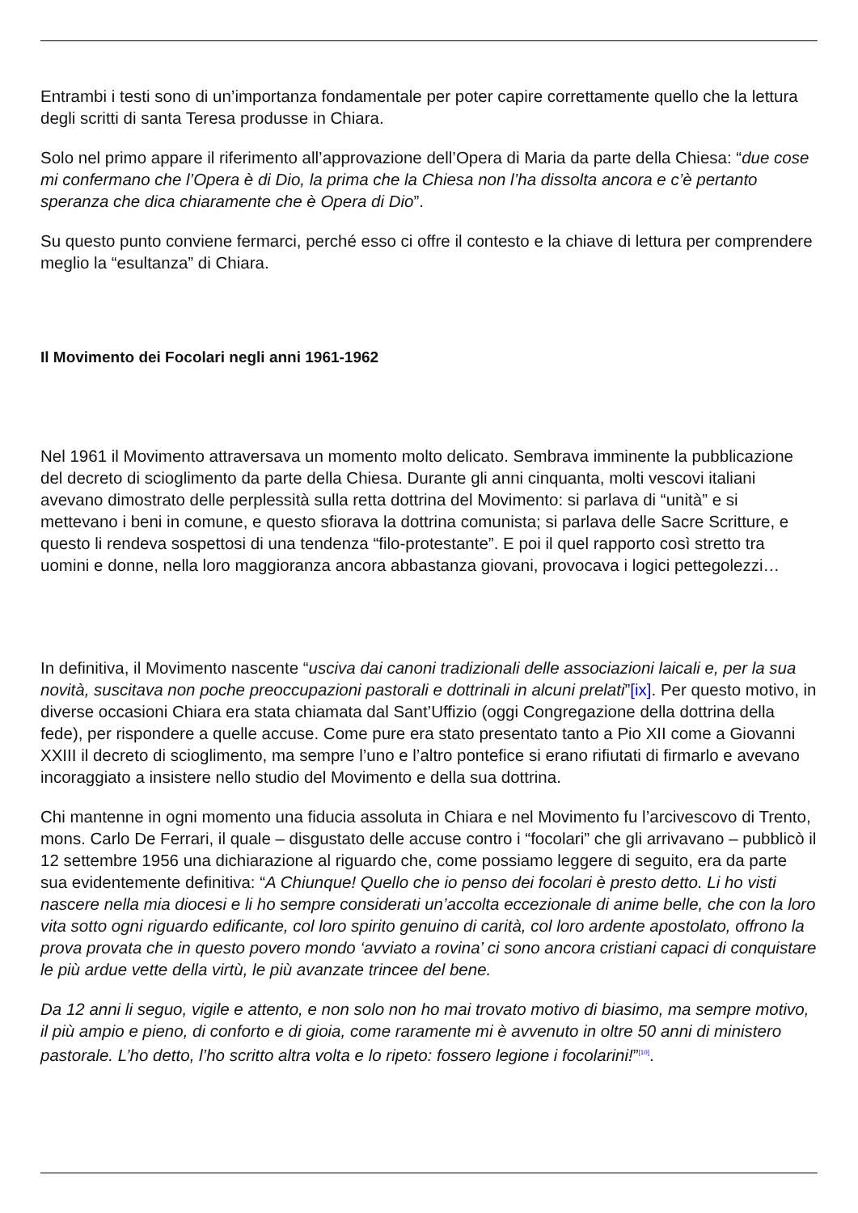Entrambi i testi sono di un’importanza fondamentale per poter capire correttamente quello che la lettura degli scritti di santa Teresa produsse in Chiara.
Solo nel primo appare il riferimento all’approvazione dell’Opera di Maria da parte della Chiesa: “due cose mi confermano che l’Opera è di Dio, la prima che la Chiesa non l’ha dissolta ancora e c’è pertanto speranza che dica chiaramente che è Opera di Dio”.
Su questo punto conviene fermarci, perché esso ci offre il contesto e la chiave di lettura per comprendere meglio la “esultanza” di Chiara.
Il Movimento dei Focolari negli anni 1961-1962
Nel 1961 il Movimento attraversava un momento molto delicato. Sembrava imminente la pubblicazione del decreto di scioglimento da parte della Chiesa. Durante gli anni cinquanta, molti vescovi italiani avevano dimostrato delle perplessità sulla retta dottrina del Movimento: si parlava di “unità” e si mettevano i beni in comune, e questo sfiorava la dottrina comunista; si parlava delle Sacre Scritture, e questo li rendeva sospettosi di una tendenza “filo-protestante”. E poi il quel rapporto così stretto tra uomini e donne, nella loro maggioranza ancora abbastanza giovani, provocava i logici pettegolezzi…
In definitiva, il Movimento nascente “usciva dai canoni tradizionali delle associazioni laicali e, per la sua novità, suscitava non poche preoccupazioni pastorali e dottrinali in alcuni prelati”[ix]. Per questo motivo, in diverse occasioni Chiara era stata chiamata dal Sant’Uffizio (oggi Congregazione della dottrina della fede), per rispondere a quelle accuse. Come pure era stato presentato tanto a Pio XII come a Giovanni XXIII il decreto di scioglimento, ma sempre l’uno e l’altro pontefice si erano rifiutati di firmarlo e avevano incoraggiato a insistere nello studio del Movimento e della sua dottrina.
Chi mantenne in ogni momento una fiducia assoluta in Chiara e nel Movimento fu l’arcivescovo di Trento, mons. Carlo De Ferrari, il quale – disgustato delle accuse contro i “focolari” che gli arrivavano – pubblicò il 12 settembre 1956 una dichiarazione al riguardo che, come possiamo leggere di seguito, era da parte sua evidentemente definitiva: “A Chiunque! Quello che io penso dei focolari è presto detto. Li ho visti nascere nella mia diocesi e li ho sempre considerati un’accolta eccezionale di anime belle, che con la loro vita sotto ogni riguardo edificante, col loro spirito genuino di carità, col loro ardente apostolato, offrono la prova provata che in questo povero mondo ‘avviato a rovina’ ci sono ancora cristiani capaci di conquistare le più ardue vette della virtù, le più avanzate trincee del bene.
Da 12 anni li seguo, vigile e attento, e non solo non ho mai trovato motivo di biasimo, ma sempre motivo, il più ampio e pieno, di conforto e di gioia, come raramente mi è avvenuto in oltre 50 anni di ministero pastorale. L’ho detto, l’ho scritto altra volta e lo ripeto: fossero legione i focolarini!”<sup>[10]</sup>.